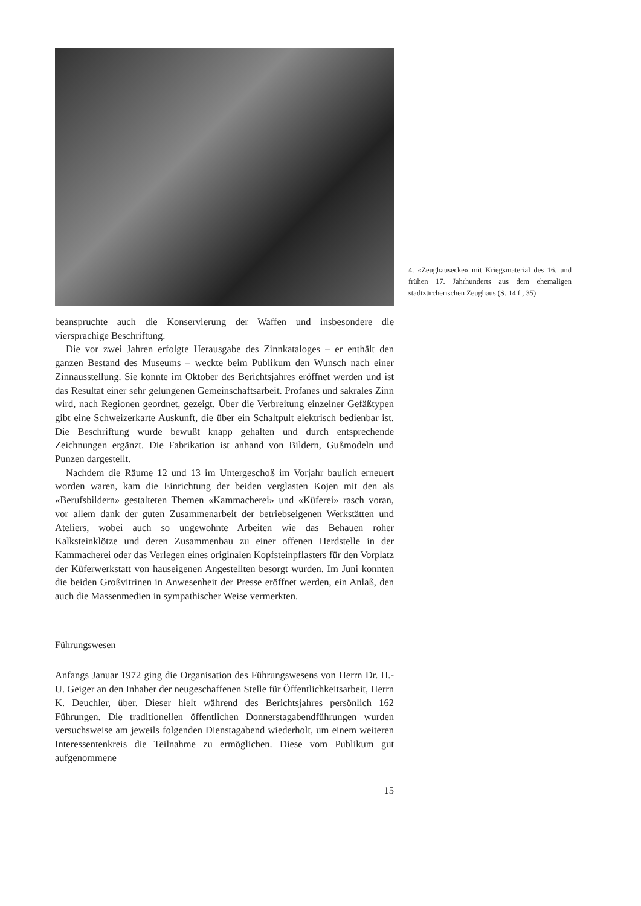4. «Zeughausecke» mit Kriegsmaterial des 16. und frühen 17. Jahrhunderts aus dem ehemaligen stadtzürcherischen Zeughaus (S. 14 f., 35)
beanspruchte auch die Konservierung der Waffen und insbesondere die viersprachige Beschriftung.
Die vor zwei Jahren erfolgte Herausgabe des Zinnkataloges – er enthält den ganzen Bestand des Museums – weckte beim Publikum den Wunsch nach einer Zinnausstellung. Sie konnte im Oktober des Berichtsjahres eröffnet werden und ist das Resultat einer sehr gelungenen Gemeinschaftsarbeit. Profanes und sakrales Zinn wird, nach Regionen geordnet, gezeigt. Über die Verbreitung einzelner Gefäßtypen gibt eine Schweizerkarte Auskunft, die über ein Schaltpult elektrisch bedienbar ist. Die Beschriftung wurde bewußt knapp gehalten und durch entsprechende Zeichnungen ergänzt. Die Fabrikation ist anhand von Bildern, Gußmodeln und Punzen dargestellt.
Nachdem die Räume 12 und 13 im Untergeschoß im Vorjahr baulich erneuert worden waren, kam die Einrichtung der beiden verglasten Kojen mit den als «Berufsbildern» gestalteten Themen «Kammacherei» und «Küferei» rasch voran, vor allem dank der guten Zusammenarbeit der betriebseigenen Werkstätten und Ateliers, wobei auch so ungewohnte Arbeiten wie das Behauen roher Kalksteinklötze und deren Zusammenbau zu einer offenen Herdstelle in der Kammacherei oder das Verlegen eines originalen Kopfsteinpflasters für den Vorplatz der Küferwerkstatt von hauseigenen Angestellten besorgt wurden. Im Juni konnten die beiden Großvitrinen in Anwesenheit der Presse eröffnet werden, ein Anlaß, den auch die Massenmedien in sympathischer Weise vermerkten.
Führungswesen
Anfangs Januar 1972 ging die Organisation des Führungswesens von Herrn Dr. H.-U. Geiger an den Inhaber der neugeschaffenen Stelle für Öffentlichkeitsarbeit, Herrn K. Deuchler, über. Dieser hielt während des Berichtsjahres persönlich 162 Führungen. Die traditionellen öffentlichen Donnerstagabendführungen wurden versuchsweise am jeweils folgenden Dienstagabend wiederholt, um einem weiteren Interessentenkreis die Teilnahme zu ermöglichen. Diese vom Publikum gut aufgenommene
15